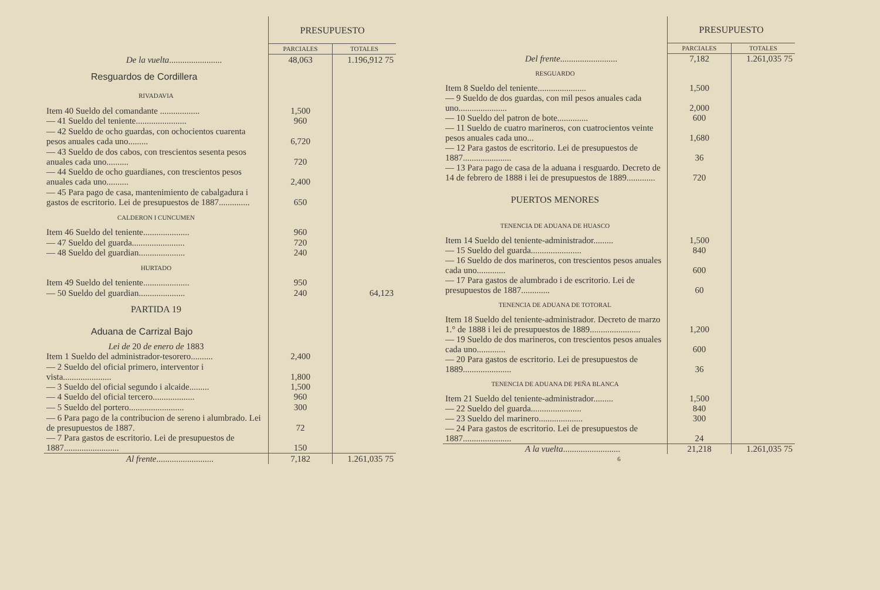| | PRESUPUESTO | |
| --- | --- | --- |
| | PARCIALES | TOTALES |
| De la vuelta ........................ | 48,063 | 1.196,912 75 |
| Resguardos de Cordillera | | |
| RIVADAVIA | | |
| Item 40 Sueldo del comandante .................. | 1,500 | |
| — 41 Sueldo del teniente....................... | 960 | |
| — 42 Sueldo de ocho guardas, con ochocientos cuarenta pesos anuales cada uno......... | 6,720 | |
| — 43 Sueldo de dos cabos, con trescientos sesenta pesos anuales cada uno.......... | 720 | |
| — 44 Sueldo de ocho guardianes, con trescientos pesos anuales cada uno.......... | 2,400 | |
| — 45 Para pago de casa, mantenimiento de cabalgadura i gastos de escritorio. Lei de presupuestos de 1887.............. | 650 | |
| CALDERON I CUNCUMEN | | |
| Item 46 Sueldo del teniente..................... | 960 | |
| — 47 Sueldo del guarda........................ | 720 | |
| — 48 Sueldo del guardian..................... | 240 | |
| HURTADO | | |
| Item 49 Sueldo del teniente..................... | 950 | |
| — 50 Sueldo del guardian..................... | 240 | 64,123 |
| PARTIDA 19 | | |
| Aduana de Carrizal Bajo | | |
| Lei de 20 de enero de 1883 | | |
| Item 1 Sueldo del administrador-tesorero.......... | 2,400 | |
| — 2 Sueldo del oficial primero, interventor i vista...................... | 1,800 | |
| — 3 Sueldo del oficial segundo i alcaide......... | 1,500 | |
| — 4 Sueldo del oficial tercero................... | 960 | |
| — 5 Sueldo del portero......................... | 300 | |
| — 6 Para pago de la contribucion de sereno i alumbrado. Lei de presupuestos de 1887. | 72 | |
| — 7 Para gastos de escritorio. Lei de presupuestos de 1887......................... | 150 | |
| Al frente .......................... | 7,182 | 1.261,035 75 |
| | PRESUPUESTO | |
| --- | --- | --- |
| | PARCIALES | TOTALES |
| Del frente .......................... | 7,182 | 1.261,035 75 |
| RESGUARDO | | |
| Item 8 Sueldo del teniente...................... | 1,500 | |
| — 9 Sueldo de dos guardas, con mil pesos anuales cada uno...................... | 2,000 | |
| — 10 Sueldo del patron de bote.............. | 600 | |
| — 11 Sueldo de cuatro marineros, con cuatrocientos veinte pesos anuales cada uno... | 1,680 | |
| — 12 Para gastos de escritorio. Lei de presupuestos de 1887...................... | 36 | |
| — 13 Para pago de casa de la aduana i resguardo. Decreto de 14 de febrero de 1888 i lei de presupuestos de 1889............. | 720 | |
| PUERTOS MENORES | | |
| TENENCIA DE ADUANA DE HUASCO | | |
| Item 14 Sueldo del teniente-administrador......... | 1,500 | |
| — 15 Sueldo del guarda....................... | 840 | |
| — 16 Sueldo de dos marineros, con trescientos pesos anuales cada uno............. | 600 | |
| — 17 Para gastos de alumbrado i de escritorio. Lei de presupuestos de 1887............. | 60 | |
| TENENCIA DE ADUANA DE TOTORAL | | |
| Item 18 Sueldo del teniente-administrador. Decreto de marzo 1.° de 1888 i lei de presupuestos de 1889....................... | 1,200 | |
| — 19 Sueldo de dos marineros, con trescientos pesos anuales cada uno............. | 600 | |
| — 20 Para gastos de escritorio. Lei de presupuestos de 1889...................... | 36 | |
| TENENCIA DE ADUANA DE PEÑA BLANCA | | |
| Item 21 Sueldo del teniente-administrador......... | 1,500 | |
| — 22 Sueldo del guarda....................... | 840 | |
| — 23 Sueldo del marinero.................... | 300 | |
| — 24 Para gastos de escritorio. Lei de presupuestos de 1887...................... | 24 | |
| A la vuelta .......................... | 21,218 | 1.261,035 75 |
| 6 | | |